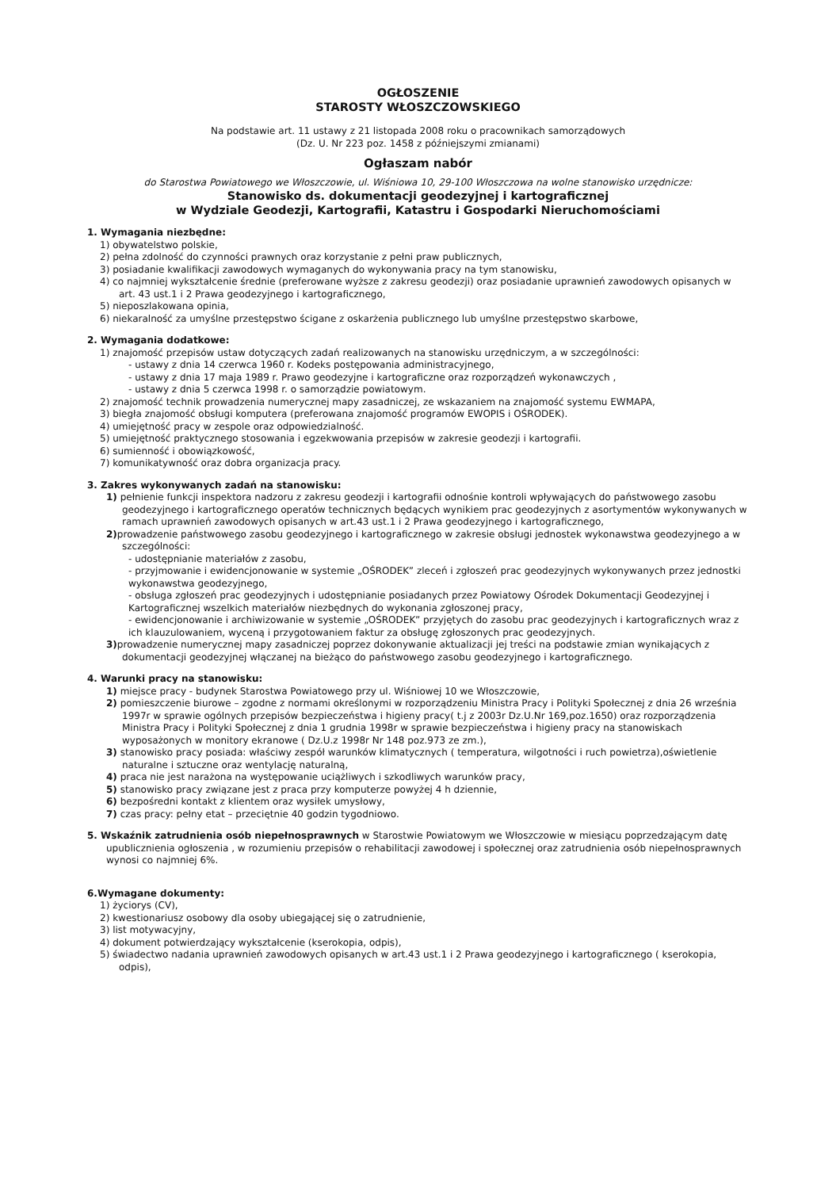OGŁOSZENIE
STAROSTY WŁOSZCZOWSKIEGO
Na podstawie art. 11 ustawy z 21 listopada 2008 roku o pracownikach samorządowych
(Dz. U. Nr 223 poz. 1458 z późniejszymi zmianami)
Ogłaszam nabór
do Starostwa Powiatowego we Włoszczowie, ul. Wiśniowa 10, 29-100 Włoszczowa na wolne stanowisko urzędnicze:
Stanowisko ds. dokumentacji geodezyjnej i kartograficznej
w Wydziale Geodezji, Kartografii, Katastru i Gospodarki Nieruchomościami
1. Wymagania niezbędne:
1) obywatelstwo polskie,
2) pełna zdolność do czynności prawnych oraz korzystanie z pełni praw publicznych,
3) posiadanie kwalifikacji zawodowych wymaganych do wykonywania pracy na tym stanowisku,
4) co najmniej wykształcenie średnie (preferowane wyższe z zakresu geodezji) oraz posiadanie uprawnień zawodowych opisanych w art. 43 ust.1 i 2 Prawa geodezyjnego i kartograficznego,
5) nieposzlakowana opinia,
6) niekaralność za umyślne przestępstwo ścigane z oskarżenia publicznego lub umyślne przestępstwo skarbowe,
2. Wymagania dodatkowe:
1) znajomość przepisów ustaw dotyczących zadań realizowanych na stanowisku urzędniczym, a w szczególności:
- ustawy z dnia 14 czerwca 1960 r. Kodeks postępowania administracyjnego,
- ustawy z dnia 17 maja 1989 r. Prawo geodezyjne i kartograficzne oraz rozporządzeń wykonawczych ,
- ustawy z dnia 5 czerwca 1998 r. o samorządzie powiatowym.
2) znajomość technik prowadzenia numerycznej mapy zasadniczej, ze wskazaniem na znajomość systemu EWMAPA,
3) biegła znajomość obsługi komputera (preferowana znajomość programów EWOPIS i OŚRODEK).
4) umiejętność pracy w zespole oraz odpowiedzialność.
5) umiejętność praktycznego stosowania i egzekwowania przepisów w zakresie geodezji i kartografii.
6) sumienność i obowiązkowość,
7) komunikatywność oraz dobra organizacja pracy.
3. Zakres wykonywanych zadań na stanowisku:
1) pełnienie funkcji inspektora nadzoru z zakresu geodezji i kartografii odnośnie kontroli wpływających do państwowego zasobu geodezyjnego i kartograficznego operatów technicznych będących wynikiem prac geodezyjnych z asortymentów wykonywanych w ramach uprawnień zawodowych opisanych w art.43 ust.1 i 2 Prawa geodezyjnego i kartograficznego,
2) prowadzenie państwowego zasobu geodezyjnego i kartograficznego w zakresie obsługi jednostek wykonawstwa geodezyjnego a w szczególności:
- udostępnianie materiałów z zasobu,
- przyjmowanie i ewidencjonowanie w systemie „OŚRODEK” zleceń i zgłoszeń prac geodezyjnych wykonywanych przez jednostki wykonawstwa geodezyjnego,
- obsługa zgłoszeń prac geodezyjnych i udostępnianie posiadanych przez Powiatowy Ośrodek Dokumentacji Geodezyjnej i Kartograficznej wszelkich materiałów niezbędnych do wykonania zgłoszonej pracy,
- ewidencjonowanie i archiwizowanie w systemie „OŚRODEK” przyjętych do zasobu prac geodezyjnych i kartograficznych wraz z ich klauzulowaniem, wyceną i przygotowaniem faktur za obsługę zgłoszonych prac geodezyjnych.
3) prowadzenie numerycznej mapy zasadniczej poprzez dokonywanie aktualizacji jej treści na podstawie zmian wynikających z dokumentacji geodezyjnej włączanej na bieżąco do państwowego zasobu geodezyjnego i kartograficznego.
4. Warunki pracy na stanowisku:
1) miejsce pracy - budynek Starostwa Powiatowego przy ul. Wiśniowej 10 we Włoszczowie,
2) pomieszczenie biurowe – zgodne z normami określonymi w rozporządzeniu Ministra Pracy i Polityki Społecznej z dnia 26 września 1997r w sprawie ogólnych przepisów bezpieczeństwa i higieny pracy( t.j z 2003r Dz.U.Nr 169,poz.1650) oraz rozporządzenia Ministra Pracy i Polityki Społecznej z dnia 1 grudnia 1998r w sprawie bezpieczeństwa i higieny pracy na stanowiskach wyposażonych w monitory ekranowe ( Dz.U.z 1998r Nr 148 poz.973 ze zm.),
3) stanowisko pracy posiada: właściwy zespół warunków klimatycznych ( temperatura, wilgotności i ruch powietrza),oświetlenie naturalne i sztuczne oraz wentylację naturalną,
4) praca nie jest narażona na występowanie uciążliwych i szkodliwych warunków pracy,
5) stanowisko pracy związane jest z praca przy komputerze powyżej 4 h dziennie,
6) bezpośredni kontakt z klientem oraz wysiłek umysłowy,
7) czas pracy: pełny etat – przeciętnie 40 godzin tygodniowo.
5. Wskaźnik zatrudnienia osób niepełnosprawnych w Starostwie Powiatowym we Włoszczowie w miesiącu poprzedzającym datę upublicznienia ogłoszenia , w rozumieniu przepisów o rehabilitacji zawodowej i społecznej oraz zatrudnienia osób niepełnosprawnych wynosi co najmniej 6%.
6.Wymagane dokumenty:
1) życiorys (CV),
2) kwestionariusz osobowy dla osoby ubiegającej się o zatrudnienie,
3) list motywacyjny,
4) dokument potwierdzający wykształcenie (kserokopia, odpis),
5) świadectwo nadania uprawnień zawodowych opisanych w art.43 ust.1 i 2 Prawa geodezyjnego i kartograficznego ( kserokopia, odpis),